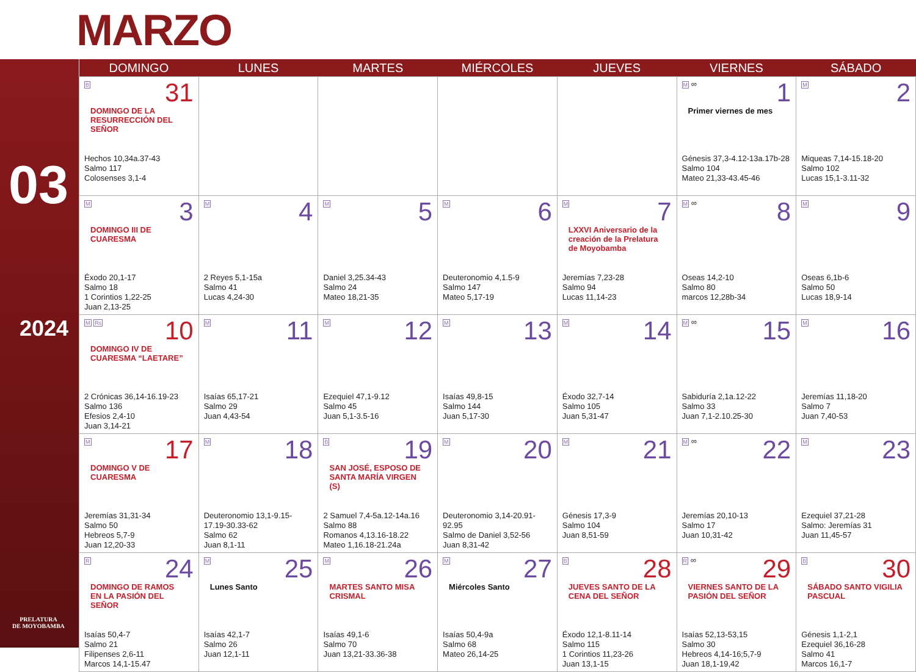MARZO
03
2024
PRELATURA
DE MOYOBAMBA
| DOMINGO | LUNES | MARTES | MIÉRCOLES | JUEVES | VIERNES | SÁBADO |
| --- | --- | --- | --- | --- | --- | --- |
| B 31 DOMINGO DE LA RESURRECCIÓN DEL SEÑOR Hechos 10,34a.37-43 Salmo 117 Colosenses 3,1-4 | | | | | M ∞ 1 Primer viernes de mes Génesis 37,3-4.12-13a.17b-28 Salmo 104 Mateo 21,33-43.45-46 | M 2 Miqueas 7,14-15.18-20 Salmo 102 Lucas 15,1-3.11-32 |
| M 3 DOMINGO III DE CUARESMA Éxodo 20,1-17 Salmo 18 1 Corintios 1,22-25 Juan 2,13-25 | M 4 2 Reyes 5,1-15a Salmo 41 Lucas 4,24-30 | M 5 Daniel 3,25.34-43 Salmo 24 Mateo 18,21-35 | M 6 Deuteronomio 4,1.5-9 Salmo 147 Mateo 5,17-19 | M 7 LXXVI Aniversario de la creación de la Prelatura de Moyobamba Jeremías 7,23-28 Salmo 94 Lucas 11,14-23 | M ∞ 8 Oseas 14,2-10 Salmo 80 marcos 12,28b-34 | M 9 Oseas 6,1b-6 Salmo 50 Lucas 18,9-14 |
| M Rs 10 DOMINGO IV DE CUARESMA “LAETARE” 2 Crónicas 36,14-16.19-23 Salmo 136 Efesios 2,4-10 Juan 3,14-21 | M 11 Isaías 65,17-21 Salmo 29 Juan 4,43-54 | M 12 Ezequiel 47,1-9.12 Salmo 45 Juan 5,1-3.5-16 | M 13 Isaías 49,8-15 Salmo 144 Juan 5,17-30 | M 14 Éxodo 32,7-14 Salmo 105 Juan 5,31-47 | M ∞ 15 Sabiduría 2,1a.12-22 Salmo 33 Juan 7,1-2.10.25-30 | M 16 Jeremías 11,18-20 Salmo 7 Juan 7,40-53 |
| M 17 DOMINGO V DE CUARESMA Jeremías 31,31-34 Salmo 50 Hebreos 5,7-9 Juan 12,20-33 | M 18 Deuteronomio 13,1-9.15-17.19-30.33-62 Salmo 62 Juan 8,1-11 | B 19 SAN JOSÉ, ESPOSO DE SANTA MARÍA VIRGEN (S) 2 Samuel 7,4-5a.12-14a.16 Salmo 88 Romanos 4,13.16-18.22 Mateo 1,16.18-21.24a | M 20 Deuteronomio 3,14-20.91-92.95 Salmo de Daniel 3,52-56 Juan 8,31-42 | M 21 Génesis 17,3-9 Salmo 104 Juan 8,51-59 | M ∞ 22 Jeremías 20,10-13 Salmo 17 Juan 10,31-42 | M 23 Ezequiel 37,21-28 Salmo: Jeremías 31 Juan 11,45-57 |
| R 24 DOMINGO DE RAMOS EN LA PASIÓN DEL SEÑOR Isaías 50,4-7 Salmo 21 Filipenses 2,6-11 Marcos 14,1-15.47 | M 25 Lunes Santo Isaías 42,1-7 Salmo 26 Juan 12,1-11 | M 26 MARTES SANTO MISA CRISMAL Isaías 49,1-6 Salmo 70 Juan 13,21-33.36-38 | M 27 Miércoles Santo Isaías 50,4-9a Salmo 68 Mateo 26,14-25 | B 28 JUEVES SANTO DE LA CENA DEL SEÑOR Éxodo 12,1-8.11-14 Salmo 115 1 Corintios 11,23-26 Juan 13,1-15 | R ∞ 29 VIERNES SANTO DE LA PASIÓN DEL SEÑOR Isaías 52,13-53,15 Salmo 30 Hebreos 4,14-16;5,7-9 Juan 18,1-19,42 | B 30 SÁBADO SANTO VIGILIA PASCUAL Génesis 1,1-2,1 Ezequiel 36,16-28 Salmo 41 Marcos 16,1-7 |